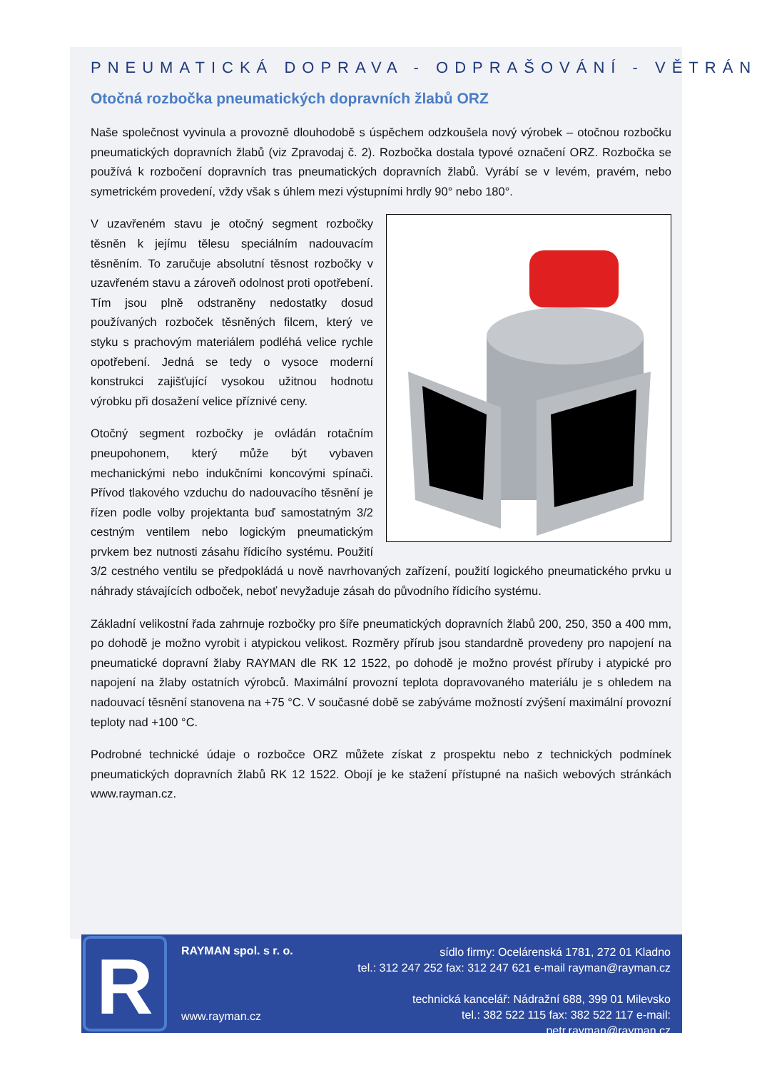PNEUMATICKÁ DOPRAVA - ODPRAŠOVÁNÍ - VĚTRÁNÍ
Otočná rozbočka pneumatických dopravních žlabů ORZ
Naše společnost vyvinula a provozně dlouhodobě s úspěchem odzkoušela nový výrobek – otočnou rozbočku pneumatických dopravních žlabů (viz Zpravodaj č. 2). Rozbočka dostala typové označení ORZ. Rozbočka se používá k rozbočení dopravních tras pneumatických dopravních žlabů. Vyrábí se v levém, pravém, nebo symetrickém provedení, vždy však s úhlem mezi výstupními hrdly 90° nebo 180°.
V uzavřeném stavu je otočný segment rozbočky těsněn k jejímu tělesu speciálním nadouvacím těsněním. To zaručuje absolutní těsnost rozbočky v uzavřeném stavu a zároveň odolnost proti opotřebení. Tím jsou plně odstraněny nedostatky dosud používaných rozboček těsněných filcem, který ve styku s prachovým materiálem podléhá velice rychle opotřebení. Jedná se tedy o vysoce moderní konstrukci zajišťující vysokou užitnou hodnotu výrobku při dosažení velice příznivé ceny.
Otočný segment rozbočky je ovládán rotačním pneupohonem, který může být vybaven mechanickými nebo indukčními koncovými spínači. Přívod tlakového vzduchu do nadouvacího těsnění je řízen podle volby projektanta buď samostatným 3/2 cestným ventilem nebo logickým pneumatickým prvkem bez nutnosti zásahu řídicího systému. Použití 3/2 cestného ventilu se předpokládá u nově navrhovaných zařízení, použití logického pneumatického prvku u náhrady stávajících odboček, neboť nevyžaduje zásah do původního řídicího systému.
Základní velikostní řada zahrnuje rozbočky pro šíře pneumatických dopravních žlabů 200, 250, 350 a 400 mm, po dohodě je možno vyrobit i atypickou velikost. Rozměry přírub jsou standardně provedeny pro napojení na pneumatické dopravní žlaby RAYMAN dle RK 12 1522, po dohodě je možno provést příruby i atypické pro napojení na žlaby ostatních výrobců. Maximální provozní teplota dopravovaného materiálu je s ohledem na nadouvací těsnění stanovena na +75 °C. V současné době se zabýváme možností zvýšení maximální provozní teploty nad +100 °C.
Podrobné technické údaje o rozbočce ORZ můžete získat z prospektu nebo z technických podmínek pneumatických dopravních žlabů RK 12 1522. Obojí je ke stažení přístupné na našich webových stránkách www.rayman.cz.
R
RAYMAN spol. s r. o.
www.rayman.cz
sídlo firmy: Ocelárenská 1781, 272 01 Kladno
tel.: 312 247 252 fax: 312 247 621 e-mail rayman@rayman.cz
technická kancelář: Nádražní 688, 399 01 Milevsko
tel.: 382 522 115 fax: 382 522 117 e-mail: petr.rayman@rayman.cz